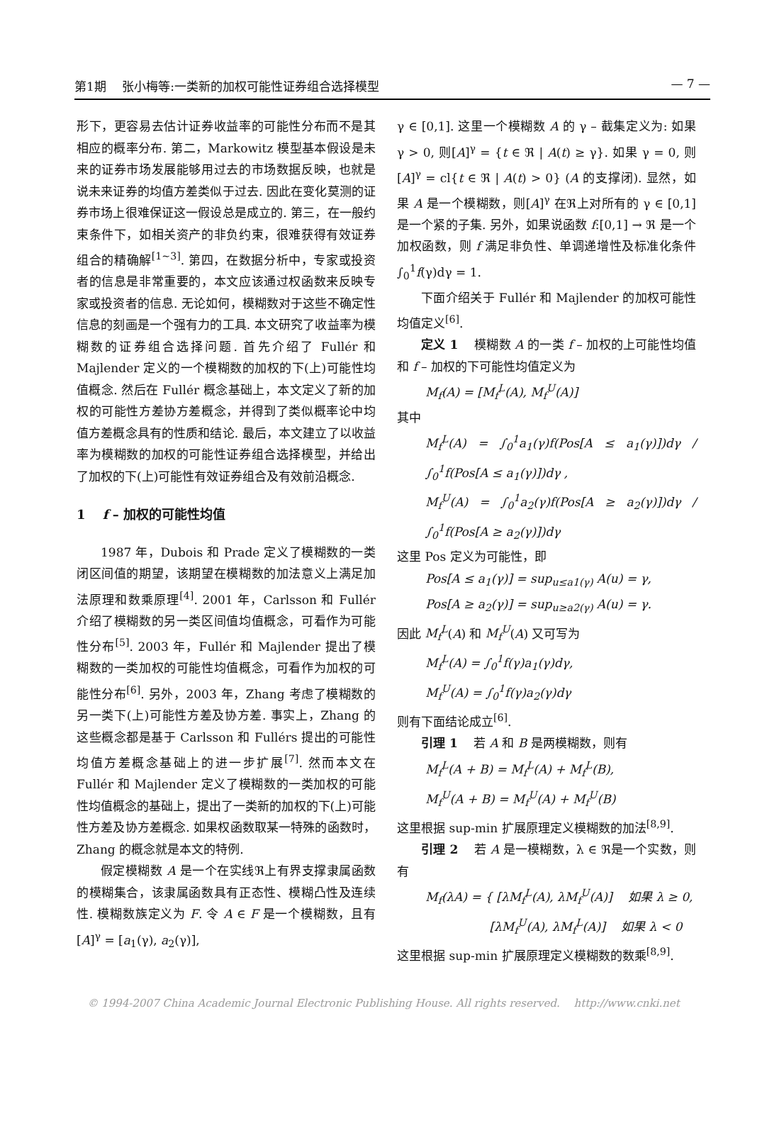第1期 　张小梅等:一类新的加权可能性证券组合选择模型 — 7 —
形下，更容易去估计证券收益率的可能性分布而不是其相应的概率分布. 第二，Markowitz 模型基本假设是未来的证券市场发展能够用过去的市场数据反映，也就是说未来证券的均值方差类似于过去. 因此在变化莫测的证券市场上很难保证这一假设总是成立的. 第三，在一般约束条件下，如相关资产的非负约束，很难获得有效证券组合的精确解<sup>[1~3]</sup>. 第四，在数据分析中，专家或投资者的信息是非常重要的，本文应该通过权函数来反映专家或投资者的信息. 无论如何，模糊数对于这些不确定性信息的刻画是一个强有力的工具. 本文研究了收益率为模糊数的证券组合选择问题. 首先介绍了 Fullér 和 Majlender 定义的一个模糊数的加权的下(上)可能性均值概念. 然后在 Fullér 概念基础上，本文定义了新的加权的可能性方差协方差概念，并得到了类似概率论中均值方差概念具有的性质和结论. 最后，本文建立了以收益率为模糊数的加权的可能性证券组合选择模型，并给出了加权的下(上)可能性有效证券组合及有效前沿概念.
1 　f – 加权的可能性均值
1987 年，Dubois 和 Prade 定义了模糊数的一类闭区间值的期望，该期望在模糊数的加法意义上满足加法原理和数乘原理<sup>[4]</sup>. 2001 年，Carlsson 和 Fullér 介绍了模糊数的另一类区间值均值概念，可看作为可能性分布<sup>[5]</sup>. 2003 年，Fullér 和 Majlender 提出了模糊数的一类加权的可能性均值概念，可看作为加权的可能性分布<sup>[6]</sup>. 另外，2003 年，Zhang 考虑了模糊数的另一类下(上)可能性方差及协方差. 事实上，Zhang 的这些概念都是基于 Carlsson 和 Fullérs 提出的可能性均值方差概念基础上的进一步扩展<sup>[7]</sup>. 然而本文在 Fullér 和 Majlender 定义了模糊数的一类加权的可能性均值概念的基础上，提出了一类新的加权的下(上)可能性方差及协方差概念. 如果权函数取某一特殊的函数时，Zhang 的概念就是本文的特例.
假定模糊数 A 是一个在实线ℜ上有界支撑隶属函数的模糊集合，该隶属函数具有正态性、模糊凸性及连续性. 模糊数族定义为 F. 令 A ∈ F 是一个模糊数，且有[A]<sup>γ</sup> = [a<sub>1</sub>(γ), a<sub>2</sub>(γ)],
γ ∈ [0,1]. 这里一个模糊数 A 的 γ – 截集定义为: 如果 γ > 0, 则[A]<sup>γ</sup> = {t ∈ ℜ | A(t) ≥ γ}. 如果 γ = 0, 则[A]<sup>γ</sup> = cl{t ∈ ℜ | A(t) > 0} (A 的支撑闭). 显然，如果 A 是一个模糊数，则[A]<sup>γ</sup> 在ℜ上对所有的 γ ∈ [0,1] 是一个紧的子集. 另外，如果说函数 f:[0,1] → ℜ 是一个加权函数，则 f 满足非负性、单调递增性及标准化条件 ∫<sub>0</sub><sup>1</sup>f(γ)dγ = 1.
下面介绍关于 Fullér 和 Majlender 的加权可能性均值定义<sup>[6]</sup>.
定义 1 　模糊数 A 的一类 f – 加权的上可能性均值和 f – 加权的下可能性均值定义为
M<sub>f</sub>(A) = [M<sub>f</sub><sup>L</sup>(A), M<sub>f</sub><sup>U</sup>(A)]
其中
M<sub>f</sub><sup>L</sup>(A) = ∫<sub>0</sub><sup>1</sup>a<sub>1</sub>(γ)f(Pos[A ≤ a<sub>1</sub>(γ)])dγ / ∫<sub>0</sub><sup>1</sup>f(Pos[A ≤ a<sub>1</sub>(γ)])dγ ,
M<sub>f</sub><sup>U</sup>(A) = ∫<sub>0</sub><sup>1</sup>a<sub>2</sub>(γ)f(Pos[A ≥ a<sub>2</sub>(γ)])dγ / ∫<sub>0</sub><sup>1</sup>f(Pos[A ≥ a<sub>2</sub>(γ)])dγ
这里 Pos 定义为可能性，即
Pos[A ≤ a<sub>1</sub>(γ)] = sup<sub>u≤a1(γ)</sub> A(u) = γ,
Pos[A ≥ a<sub>2</sub>(γ)] = sup<sub>u≥a2(γ)</sub> A(u) = γ.
因此 M<sub>f</sub><sup>L</sup>(A) 和 M<sub>f</sub><sup>U</sup>(A) 又可写为
M<sub>f</sub><sup>L</sup>(A) = ∫<sub>0</sub><sup>1</sup>f(γ)a<sub>1</sub>(γ)dγ,
M<sub>f</sub><sup>U</sup>(A) = ∫<sub>0</sub><sup>1</sup>f(γ)a<sub>2</sub>(γ)dγ
则有下面结论成立<sup>[6]</sup>.
引理 1 　若 A 和 B 是两模糊数，则有
M<sub>f</sub><sup>L</sup>(A + B) = M<sub>f</sub><sup>L</sup>(A) + M<sub>f</sub><sup>L</sup>(B),
M<sub>f</sub><sup>U</sup>(A + B) = M<sub>f</sub><sup>U</sup>(A) + M<sub>f</sub><sup>U</sup>(B)
这里根据 sup-min 扩展原理定义模糊数的加法<sup>[8,9]</sup>.
引理 2 　若 A 是一模糊数，λ ∈ ℜ是一个实数，则有
M<sub>f</sub>(λA) = { [λM<sub>f</sub><sup>L</sup>(A), λM<sub>f</sub><sup>U</sup>(A)] 　如果 λ ≥ 0,
　　　　　 [λM<sub>f</sub><sup>U</sup>(A), λM<sub>f</sub><sup>L</sup>(A)] 　如果 λ < 0
这里根据 sup-min 扩展原理定义模糊数的数乘<sup>[8,9]</sup>.
© 1994-2007 China Academic Journal Electronic Publishing House. All rights reserved. 　http://www.cnki.net